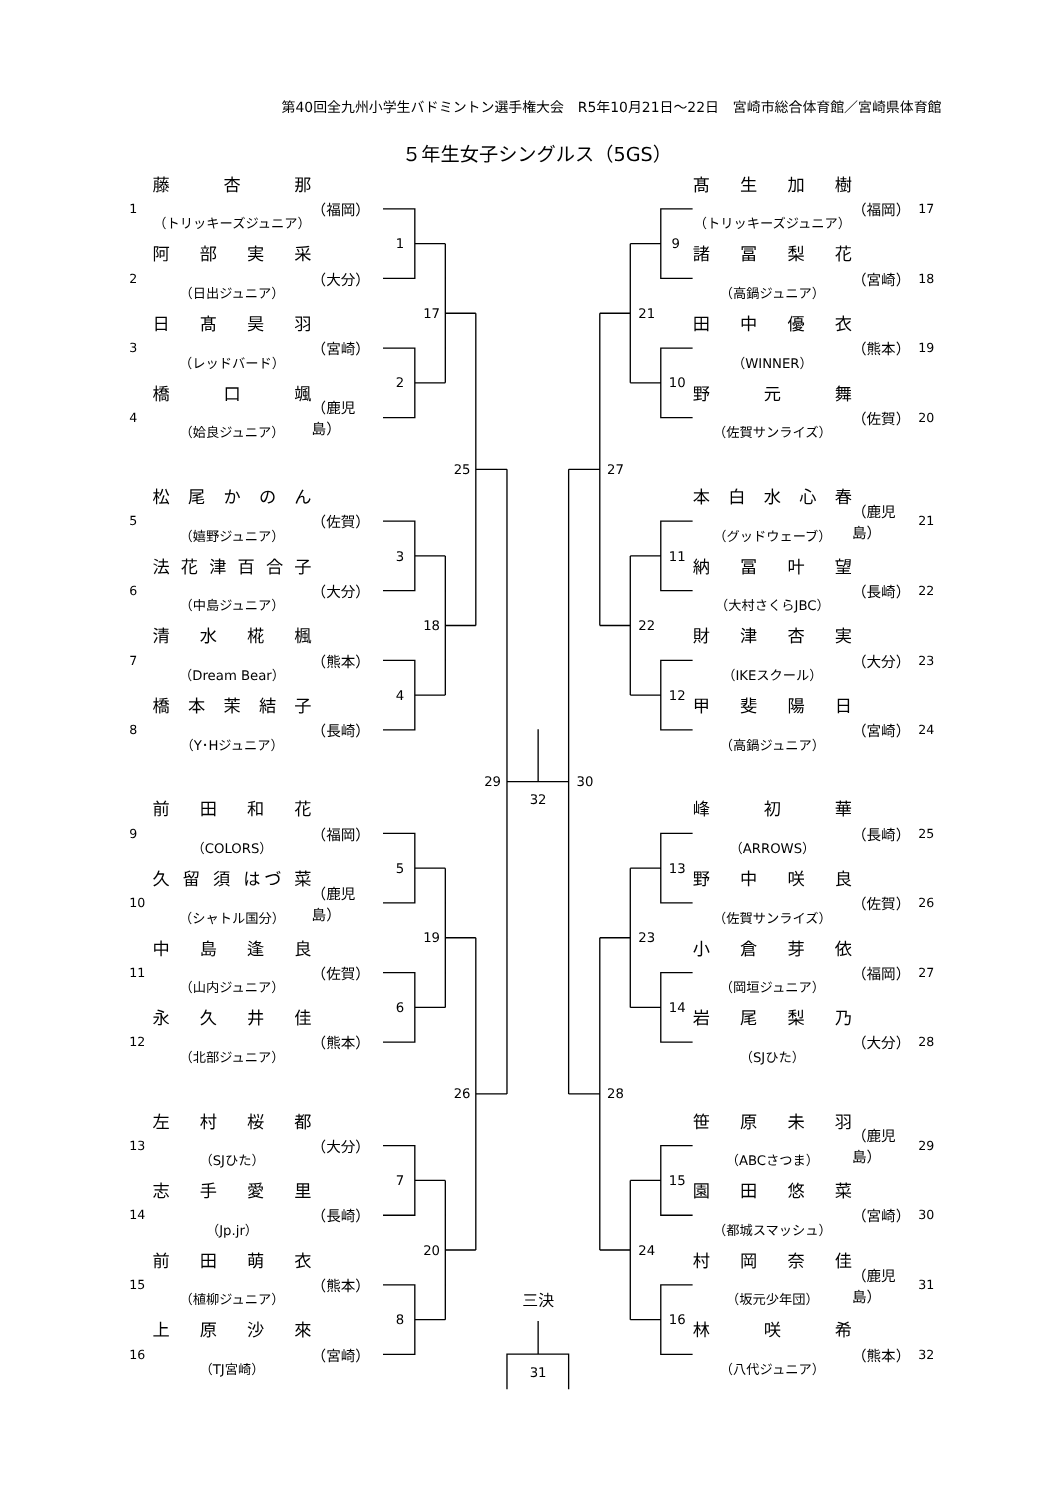第40回全九州小学生バドミントン選手権大会　R5年10月21日～22日　宮崎市総合体育館／宮崎県体育館
５年生女子シングルス（5GS）
1
藤 杏 那
（福岡）
（トリッキーズジュニア）
2
阿 部 実 采
（大分）
（日出ジュニア）
3
日 髙 昊 羽
（宮崎）
（レッドバード）
4
橋 口 颯
（鹿児島）
（姶良ジュニア）
5
松 尾 か の ん
（佐賀）
（嬉野ジュニア）
6
法 花 津 百 合 子
（大分）
（中島ジュニア）
7
清 水 椛 楓
（熊本）
（Dream Bear）
8
橋 本 茉 結 子
（長崎）
（Y･Hジュニア）
9
前 田 和 花
（福岡）
（COLORS）
10
久 留 須 はづ 菜
（鹿児島）
（シャトル国分）
11
中 島 逢 良
（佐賀）
（山内ジュニア）
12
永 久 井 佳
（熊本）
（北部ジュニア）
13
左 村 桜 都
（大分）
（SJひた）
14
志 手 愛 里
（長崎）
（Jp.jr）
15
前 田 萌 衣
（熊本）
（植柳ジュニア）
16
上 原 沙 來
（宮崎）
（TJ宮崎）
1
2
3
4
5
6
7
8
17
18
19
20
25
26
29
9
10
11
12
13
14
15
16
21
22
23
24
27
28
30
32
三決
31
髙 生 加 樹
（福岡）
17
（トリッキーズジュニア）
諸 冨 梨 花
（宮崎）
18
（高鍋ジュニア）
田 中 優 衣
（熊本）
19
（WINNER）
野 元 舞
（佐賀）
20
（佐賀サンライズ）
本 白 水 心 春
（鹿児島）
21
（グッドウェーブ）
納 冨 叶 望
（長崎）
22
（大村さくらJBC）
財 津 杏 実
（大分）
23
（IKEスクール）
甲 斐 陽 日
（宮崎）
24
（高鍋ジュニア）
峰 初 華
（長崎）
25
（ARROWS）
野 中 咲 良
（佐賀）
26
（佐賀サンライズ）
小 倉 芽 依
（福岡）
27
（岡垣ジュニア）
岩 尾 梨 乃
（大分）
28
（SJひた）
笹 原 未 羽
（鹿児島）
29
（ABCさつま）
園 田 悠 菜
（宮崎）
30
（都城スマッシュ）
村 岡 奈 佳
（鹿児島）
31
（坂元少年団）
林 咲 希
（熊本）
32
（八代ジュニア）